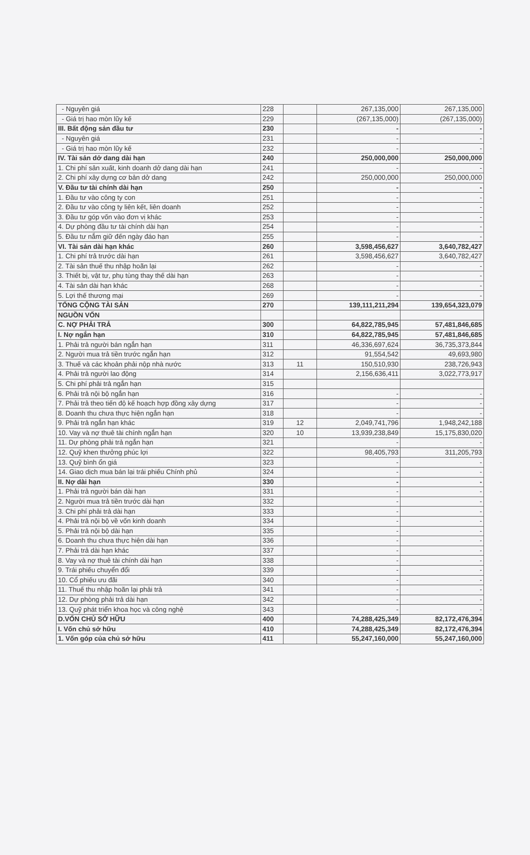| - Nguyên giá | 228 | | 267,135,000 | 267,135,000 |
| - Giá trị hao mòn lũy kế | 229 | | (267,135,000) | (267,135,000) |
| III. Bất động sản đầu tư | 230 | | - | - |
| - Nguyên giá | 231 | | - | - |
| - Giá trị hao mòn lũy kế | 232 | | - | - |
| IV. Tài sản dở dang dài hạn | 240 | | 250,000,000 | 250,000,000 |
| 1. Chi phí sản xuất, kinh doanh dở dang dài hạn | 241 | | - | - |
| 2. Chi phí xây dựng cơ bản dở dang | 242 | | 250,000,000 | 250,000,000 |
| V. Đầu tư tài chính dài hạn | 250 | | - | - |
| 1. Đầu tư vào công ty con | 251 | | - | - |
| 2. Đầu tư vào công ty liên kết, liên doanh | 252 | | - | - |
| 3. Đầu tư góp vốn vào đơn vị khác | 253 | | - | - |
| 4. Dự phòng đầu tư tài chính dài hạn | 254 | | - | - |
| 5. Đầu tư nắm giữ đến ngày đáo hạn | 255 | | - | - |
| VI. Tài sản dài hạn khác | 260 | | 3,598,456,627 | 3,640,782,427 |
| 1. Chi phí trả trước dài hạn | 261 | | 3,598,456,627 | 3,640,782,427 |
| 2. Tài sản thuế thu nhập hoãn lại | 262 | | - | - |
| 3. Thiết bị, vật tư, phụ tùng thay thế dài hạn | 263 | | - | - |
| 4. Tài sản dài hạn khác | 268 | | - | - |
| 5. Lợi thế thương mại | 269 | | - | - |
| TỔNG CỘNG TÀI SẢN | 270 | | 139,111,211,294 | 139,654,323,079 |
| NGUỒN VỐN | | | | |
| C. NỢ PHẢI TRẢ | 300 | | 64,822,785,945 | 57,481,846,685 |
| I. Nợ ngắn hạn | 310 | | 64,822,785,945 | 57,481,846,685 |
| 1. Phải trả người bán ngắn hạn | 311 | | 46,336,697,624 | 36,735,373,844 |
| 2. Người mua trả tiền trước ngắn hạn | 312 | | 91,554,542 | 49,693,980 |
| 3. Thuế và các khoản phải nộp nhà nước | 313 | 11 | 150,510,930 | 238,726,943 |
| 4. Phải trả người lao động | 314 | | 2,156,636,411 | 3,022,773,917 |
| 5. Chi phí phải trả ngắn hạn | 315 | | | |
| 6. Phải trả nội bộ ngắn hạn | 316 | | - | - |
| 7. Phải trả theo tiến độ kế hoạch hợp đồng xây dựng | 317 | | - | - |
| 8. Doanh thu chưa thực hiện ngắn hạn | 318 | | - | - |
| 9. Phải trả ngắn hạn khác | 319 | 12 | 2,049,741,796 | 1,948,242,188 |
| 10. Vay và nợ thuê tài chính ngắn hạn | 320 | 10 | 13,939,238,849 | 15,175,830,020 |
| 11. Dự phòng phải trả ngắn hạn | 321 | | - | - |
| 12. Quỹ khen thưởng phúc lợi | 322 | | 98,405,793 | 311,205,793 |
| 13. Quỹ bình ổn giá | 323 | | - | - |
| 14. Giao dịch mua bán lại trái phiếu Chính phủ | 324 | | - | - |
| II. Nợ dài hạn | 330 | | - | - |
| 1. Phải trả người bán dài hạn | 331 | | - | - |
| 2. Người mua trả tiền trước dài hạn | 332 | | - | - |
| 3. Chi phí phải trả dài hạn | 333 | | - | - |
| 4. Phải trả nội bộ về vốn kinh doanh | 334 | | - | - |
| 5. Phải trả nội bộ dài hạn | 335 | | - | - |
| 6. Doanh thu chưa thực hiện dài hạn | 336 | | - | - |
| 7. Phải trả dài hạn khác | 337 | | - | - |
| 8. Vay và nợ thuê tài chính dài hạn | 338 | | - | - |
| 9. Trái phiếu chuyển đổi | 339 | | - | - |
| 10. Cổ phiếu ưu đãi | 340 | | - | - |
| 11. Thuế thu nhập hoãn lại phải trả | 341 | | - | - |
| 12. Dự phòng phải trả dài hạn | 342 | | - | - |
| 13. Quỹ phát triển khoa học và công nghệ | 343 | | - | - |
| D.VỐN CHỦ SỞ HỮU | 400 | | 74,288,425,349 | 82,172,476,394 |
| I. Vốn chủ sở hữu | 410 | | 74,288,425,349 | 82,172,476,394 |
| 1. Vốn góp của chủ sở hữu | 411 | | 55,247,160,000 | 55,247,160,000 |